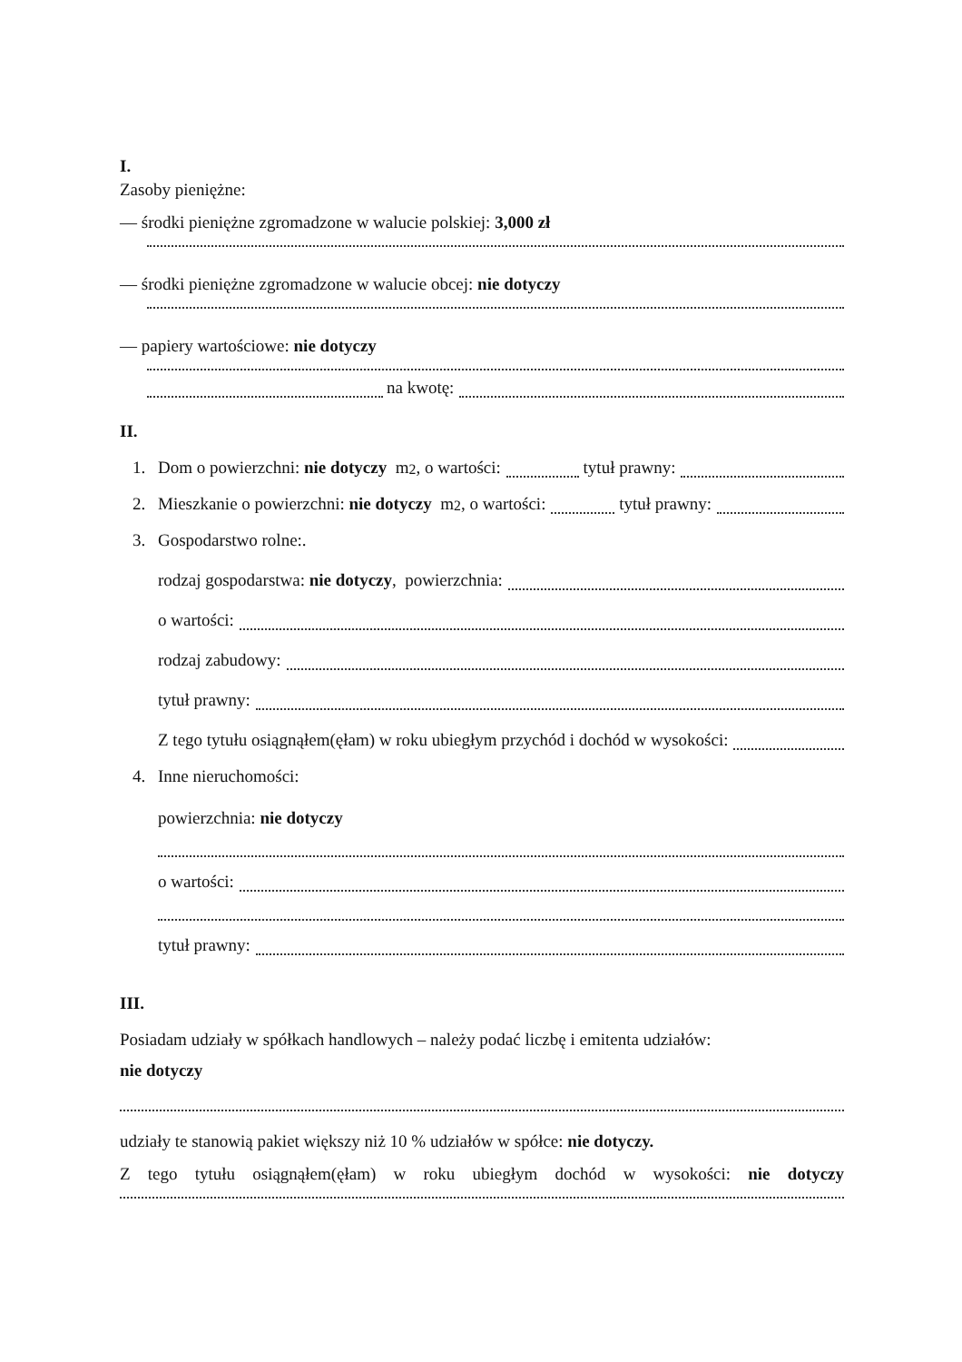I.
Zasoby pieniężne:
— środki pieniężne zgromadzone w walucie polskiej: 3,000 zł
— środki pieniężne zgromadzone w walucie obcej: nie dotyczy
— papiery wartościowe: nie dotyczy
na kwotę:
II.
1. Dom o powierzchni: nie dotyczy m<sup>2</sup>, o wartości: tytuł prawny:
2. Mieszkanie o powierzchni: nie dotyczy m<sup>2</sup>, o wartości: tytuł prawny:
3. Gospodarstwo rolne:.
rodzaj gospodarstwa: nie dotyczy, powierzchnia:
o wartości:
rodzaj zabudowy:
tytuł prawny:
Z tego tytułu osiągnąłem(ęłam) w roku ubiegłym przychód i dochód w wysokości:
4. Inne nieruchomości:
powierzchnia: nie dotyczy
o wartości:
tytuł prawny:
III.
Posiadam udziały w spółkach handlowych – należy podać liczbę i emitenta udziałów:
nie dotyczy
udziały te stanowią pakiet większy niż 10 % udziałów w spółce: nie dotyczy.
Z tego tytułu osiągnąłem(ęłam) w roku ubiegłym dochód w wysokości: nie dotyczy